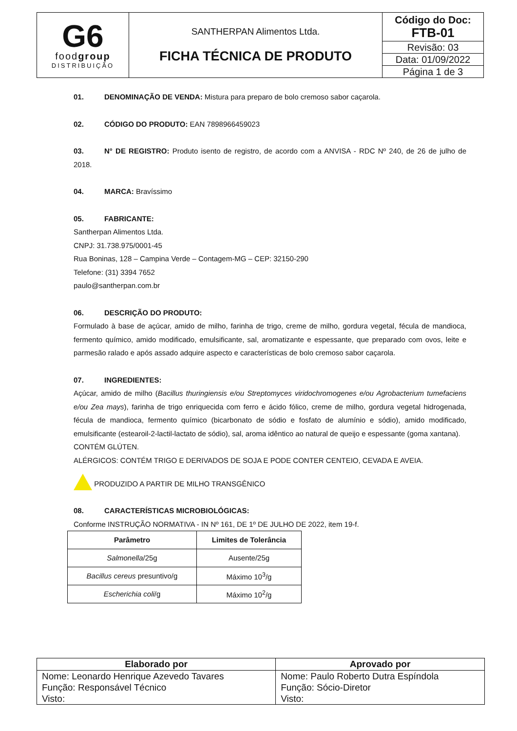| G6 food group DISTRIBUIÇÃO | SANTHERPAN Alimentos Ltda. FICHA TÉCNICA DE PRODUTO | Código do Doc: FTB-01 |
| | | Revisão: 03 |
| | | Data: 01/09/2022 |
| | | Página 1 de 3 |
01. DENOMINAÇÃO DE VENDA: Mistura para preparo de bolo cremoso sabor caçarola.
02. CÓDIGO DO PRODUTO: EAN 7898966459023
03. N° DE REGISTRO: Produto isento de registro, de acordo com a ANVISA - RDC Nº 240, de 26 de julho de 2018.
04. MARCA: Bravíssimo
05. FABRICANTE:
Santherpan Alimentos Ltda.
CNPJ: 31.738.975/0001-45
Rua Boninas, 128 – Campina Verde – Contagem-MG – CEP: 32150-290
Telefone: (31) 3394 7652
paulo@santherpan.com.br
06. DESCRIÇÃO DO PRODUTO:
Formulado à base de açúcar, amido de milho, farinha de trigo, creme de milho, gordura vegetal, fécula de mandioca, fermento químico, amido modificado, emulsificante, sal, aromatizante e espessante, que preparado com ovos, leite e parmesão ralado e após assado adquire aspecto e características de bolo cremoso sabor caçarola.
07. INGREDIENTES:
Açúcar, amido de milho (Bacillus thuringiensis e/ou Streptomyces viridochromogenes e/ou Agrobacterium tumefaciens e/ou Zea mays), farinha de trigo enriquecida com ferro e ácido fólico, creme de milho, gordura vegetal hidrogenada, fécula de mandioca, fermento químico (bicarbonato de sódio e fosfato de alumínio e sódio), amido modificado, emulsificante (estearoil-2-lactil-lactato de sódio), sal, aroma idêntico ao natural de queijo e espessante (goma xantana).
CONTÉM GLÚTEN.
ALÉRGICOS: CONTÉM TRIGO E DERIVADOS DE SOJA E PODE CONTER CENTEIO, CEVADA E AVEIA.
PRODUZIDO A PARTIR DE MILHO TRANSGÊNICO
08. CARACTERÍSTICAS MICROBIOLÓGICAS:
Conforme INSTRUÇÃO NORMATIVA - IN Nº 161, DE 1º DE JULHO DE 2022, item 19-f.
| Parâmetro | Limites de Tolerância |
| --- | --- |
| Salmonella /25g | Ausente/25g |
| Bacillus cereus presuntivo/g | Máximo 10<sup>3</sup>/g |
| Escherichia coli /g | Máximo 10<sup>2</sup>/g |
| Elaborado por | Aprovado por |
| --- | --- |
| Nome: Leonardo Henrique Azevedo Tavares Função: Responsável Técnico Visto: | Nome: Paulo Roberto Dutra Espíndola Função: Sócio-Diretor Visto: |